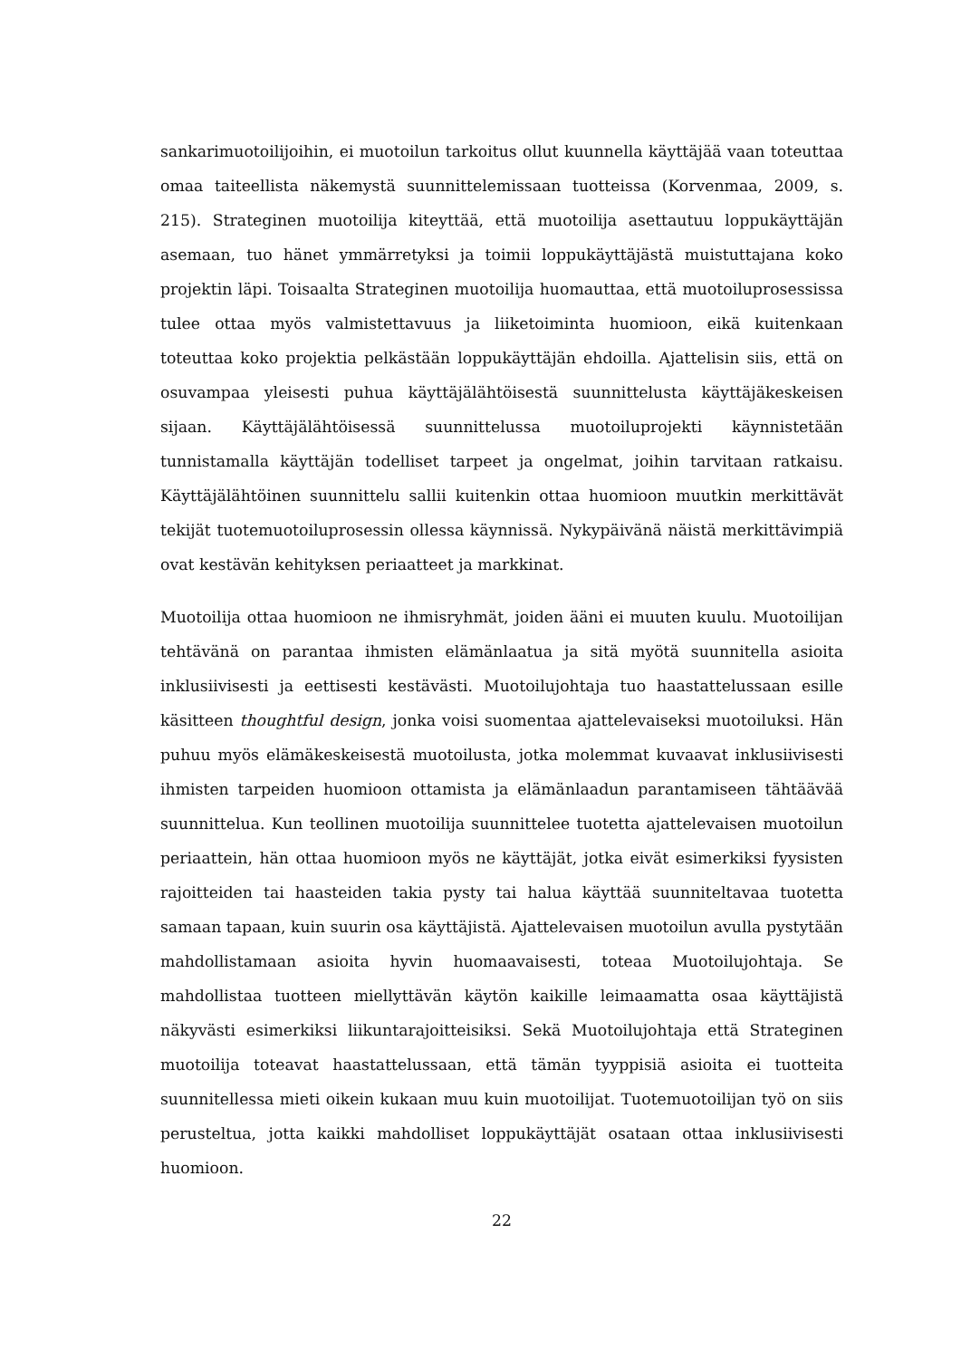sankarimuotoilijoihin, ei muotoilun tarkoitus ollut kuunnella käyttäjää vaan toteuttaa omaa taiteellista näkemystä suunnittelemissaan tuotteissa (Korvenmaa, 2009, s. 215). Strateginen muotoilija kiteyttää, että muotoilija asettautuu loppukäyttäjän asemaan, tuo hänet ymmärretyksi ja toimii loppukäyttäjästä muistuttajana koko projektin läpi. Toisaalta Strateginen muotoilija huomauttaa, että muotoiluprosessissa tulee ottaa myös valmistettavuus ja liiketoiminta huomioon, eikä kuitenkaan toteuttaa koko projektia pelkästään loppukäyttäjän ehdoilla. Ajattelisin siis, että on osuvampaa yleisesti puhua käyttäjälähtöisestä suunnittelusta käyttäjäkeskeisen sijaan. Käyttäjälähtöisessä suunnittelussa muotoiluprojekti käynnistetään tunnistamalla käyttäjän todelliset tarpeet ja ongelmat, joihin tarvitaan ratkaisu. Käyttäjälähtöinen suunnittelu sallii kuitenkin ottaa huomioon muutkin merkittävät tekijät tuotemuotoiluprosessin ollessa käynnissä. Nykypäivänä näistä merkittävimpiä ovat kestävän kehityksen periaatteet ja markkinat.
Muotoilija ottaa huomioon ne ihmisryhmät, joiden ääni ei muuten kuulu. Muotoilijan tehtävänä on parantaa ihmisten elämänlaatua ja sitä myötä suunnitella asioita inklusiivisesti ja eettisesti kestävästi. Muotoilujohtaja tuo haastattelussaan esille käsitteen thoughtful design, jonka voisi suomentaa ajattelevaiseksi muotoiluksi. Hän puhuu myös elämäkeskeisestä muotoilusta, jotka molemmat kuvaavat inklusiivisesti ihmisten tarpeiden huomioon ottamista ja elämänlaadun parantamiseen tähtäävää suunnittelua. Kun teollinen muotoilija suunnittelee tuotetta ajattelevaisen muotoilun periaattein, hän ottaa huomioon myös ne käyttäjät, jotka eivät esimerkiksi fyysisten rajoitteiden tai haasteiden takia pysty tai halua käyttää suunniteltavaa tuotetta samaan tapaan, kuin suurin osa käyttäjistä. Ajattelevaisen muotoilun avulla pystytään mahdollistamaan asioita hyvin huomaavaisesti, toteaa Muotoilujohtaja. Se mahdollistaa tuotteen miellyttävän käytön kaikille leimaamatta osaa käyttäjistä näkyvästi esimerkiksi liikuntarajoitteisiksi. Sekä Muotoilujohtaja että Strateginen muotoilija toteavat haastattelussaan, että tämän tyyppisiä asioita ei tuotteita suunnitellessa mieti oikein kukaan muu kuin muotoilijat. Tuotemuotoilijan työ on siis perusteltua, jotta kaikki mahdolliset loppukäyttäjät osataan ottaa inklusiivisesti huomioon.
22